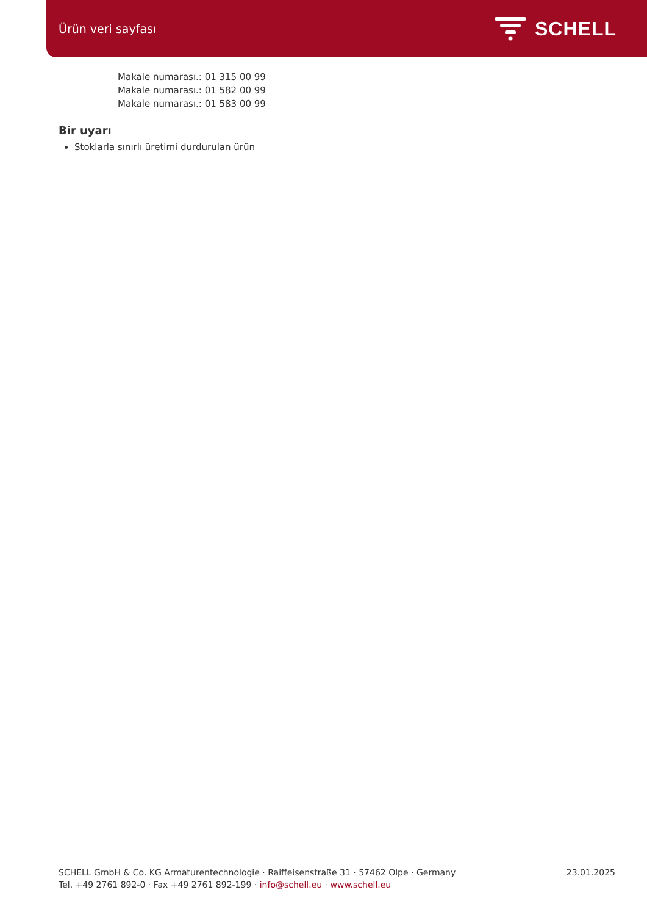Ürün veri sayfası
SCHELL
Makale numarası.: 01 315 00 99
Makale numarası.: 01 582 00 99
Makale numarası.: 01 583 00 99
Bir uyarı
Stoklarla sınırlı üretimi durdurulan ürün
SCHELL GmbH & Co. KG Armaturentechnologie · Raiffeisenstraße 31 · 57462 Olpe · Germany
Tel. +49 2761 892-0 · Fax +49 2761 892-199 · info@schell.eu · www.schell.eu
23.01.2025